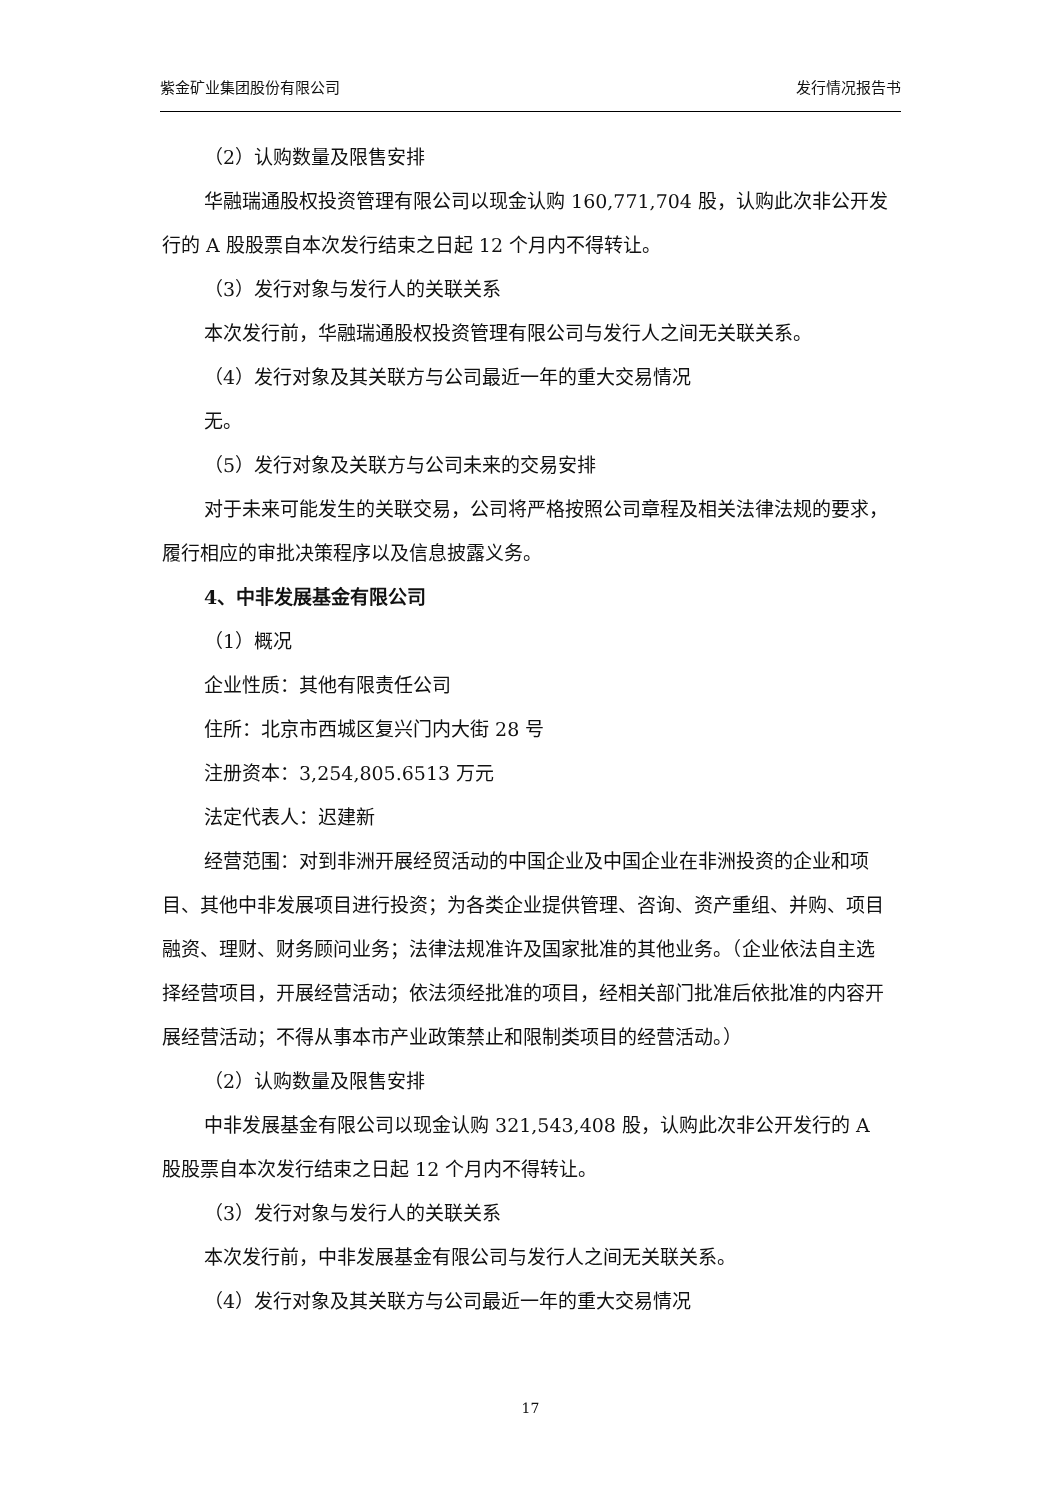紫金矿业集团股份有限公司 发行情况报告书
（2）认购数量及限售安排
华融瑞通股权投资管理有限公司以现金认购 160,771,704 股，认购此次非公开发行的 A 股股票自本次发行结束之日起 12 个月内不得转让。
（3）发行对象与发行人的关联关系
本次发行前，华融瑞通股权投资管理有限公司与发行人之间无关联关系。
（4）发行对象及其关联方与公司最近一年的重大交易情况
无。
（5）发行对象及关联方与公司未来的交易安排
对于未来可能发生的关联交易，公司将严格按照公司章程及相关法律法规的要求，履行相应的审批决策程序以及信息披露义务。
4、中非发展基金有限公司
（1）概况
企业性质：其他有限责任公司
住所：北京市西城区复兴门内大街 28 号
注册资本：3,254,805.6513 万元
法定代表人：迟建新
经营范围：对到非洲开展经贸活动的中国企业及中国企业在非洲投资的企业和项目、其他中非发展项目进行投资；为各类企业提供管理、咨询、资产重组、并购、项目融资、理财、财务顾问业务；法律法规准许及国家批准的其他业务。（企业依法自主选择经营项目，开展经营活动；依法须经批准的项目，经相关部门批准后依批准的内容开展经营活动；不得从事本市产业政策禁止和限制类项目的经营活动。）
（2）认购数量及限售安排
中非发展基金有限公司以现金认购 321,543,408 股，认购此次非公开发行的 A 股股票自本次发行结束之日起 12 个月内不得转让。
（3）发行对象与发行人的关联关系
本次发行前，中非发展基金有限公司与发行人之间无关联关系。
（4）发行对象及其关联方与公司最近一年的重大交易情况
17